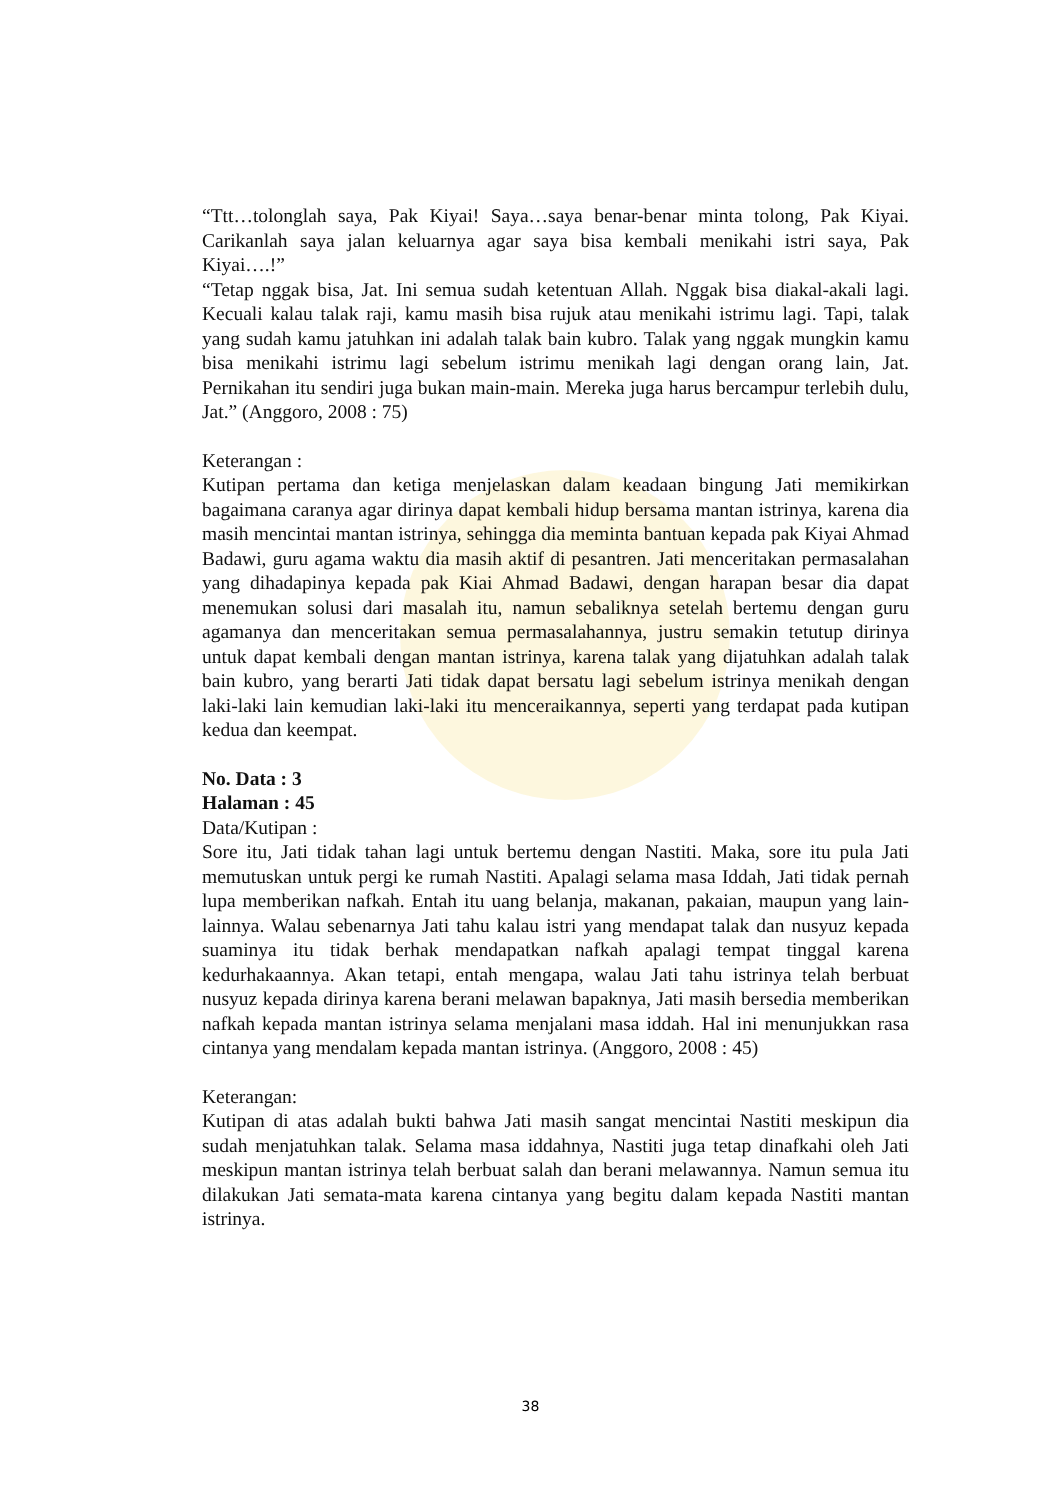“Ttt…tolonglah saya, Pak Kiyai! Saya…saya benar-benar minta tolong, Pak Kiyai. Carikanlah saya jalan keluarnya agar saya bisa kembali menikahi istri saya, Pak Kiyai….!”
“Tetap nggak bisa, Jat. Ini semua sudah ketentuan Allah. Nggak bisa diakal-akali lagi. Kecuali kalau talak raji, kamu masih bisa rujuk atau menikahi istrimu lagi. Tapi, talak yang sudah kamu jatuhkan ini adalah talak bain kubro. Talak yang nggak mungkin kamu bisa menikahi istrimu lagi sebelum istrimu menikah lagi dengan orang lain, Jat. Pernikahan itu sendiri juga bukan main-main. Mereka juga harus bercampur terlebih dulu, Jat.” (Anggoro, 2008 : 75)
Keterangan :
Kutipan pertama dan ketiga menjelaskan dalam keadaan bingung Jati memikirkan bagaimana caranya agar dirinya dapat kembali hidup bersama mantan istrinya, karena dia masih mencintai mantan istrinya, sehingga dia meminta bantuan kepada pak Kiyai Ahmad Badawi, guru agama waktu dia masih aktif di pesantren. Jati menceritakan permasalahan yang dihadapinya kepada pak Kiai Ahmad Badawi, dengan harapan besar dia dapat menemukan solusi dari masalah itu, namun sebaliknya setelah bertemu dengan guru agamanya dan menceritakan semua permasalahannya, justru semakin tetutup dirinya untuk dapat kembali dengan mantan istrinya, karena talak yang dijatuhkan adalah talak bain kubro, yang berarti Jati tidak dapat bersatu lagi sebelum istrinya menikah dengan laki-laki lain kemudian laki-laki itu menceraikannya, seperti yang terdapat pada kutipan kedua dan keempat.
No. Data : 3
Halaman : 45
Data/Kutipan :
Sore itu, Jati tidak tahan lagi untuk bertemu dengan Nastiti. Maka, sore itu pula Jati memutuskan untuk pergi ke rumah Nastiti. Apalagi selama masa Iddah, Jati tidak pernah lupa memberikan nafkah. Entah itu uang belanja, makanan, pakaian, maupun yang lain-lainnya. Walau sebenarnya Jati tahu kalau istri yang mendapat talak dan nusyuz kepada suaminya itu tidak berhak mendapatkan nafkah apalagi tempat tinggal karena kedurhakaannya. Akan tetapi, entah mengapa, walau Jati tahu istrinya telah berbuat nusyuz kepada dirinya karena berani melawan bapaknya, Jati masih bersedia memberikan nafkah kepada mantan istrinya selama menjalani masa iddah. Hal ini menunjukkan rasa cintanya yang mendalam kepada mantan istrinya. (Anggoro, 2008 : 45)
Keterangan:
Kutipan di atas adalah bukti bahwa Jati masih sangat mencintai Nastiti meskipun dia sudah menjatuhkan talak. Selama masa iddahnya, Nastiti juga tetap dinafkahi oleh Jati meskipun mantan istrinya telah berbuat salah dan berani melawannya. Namun semua itu dilakukan Jati semata-mata karena cintanya yang begitu dalam kepada Nastiti mantan istrinya.
38